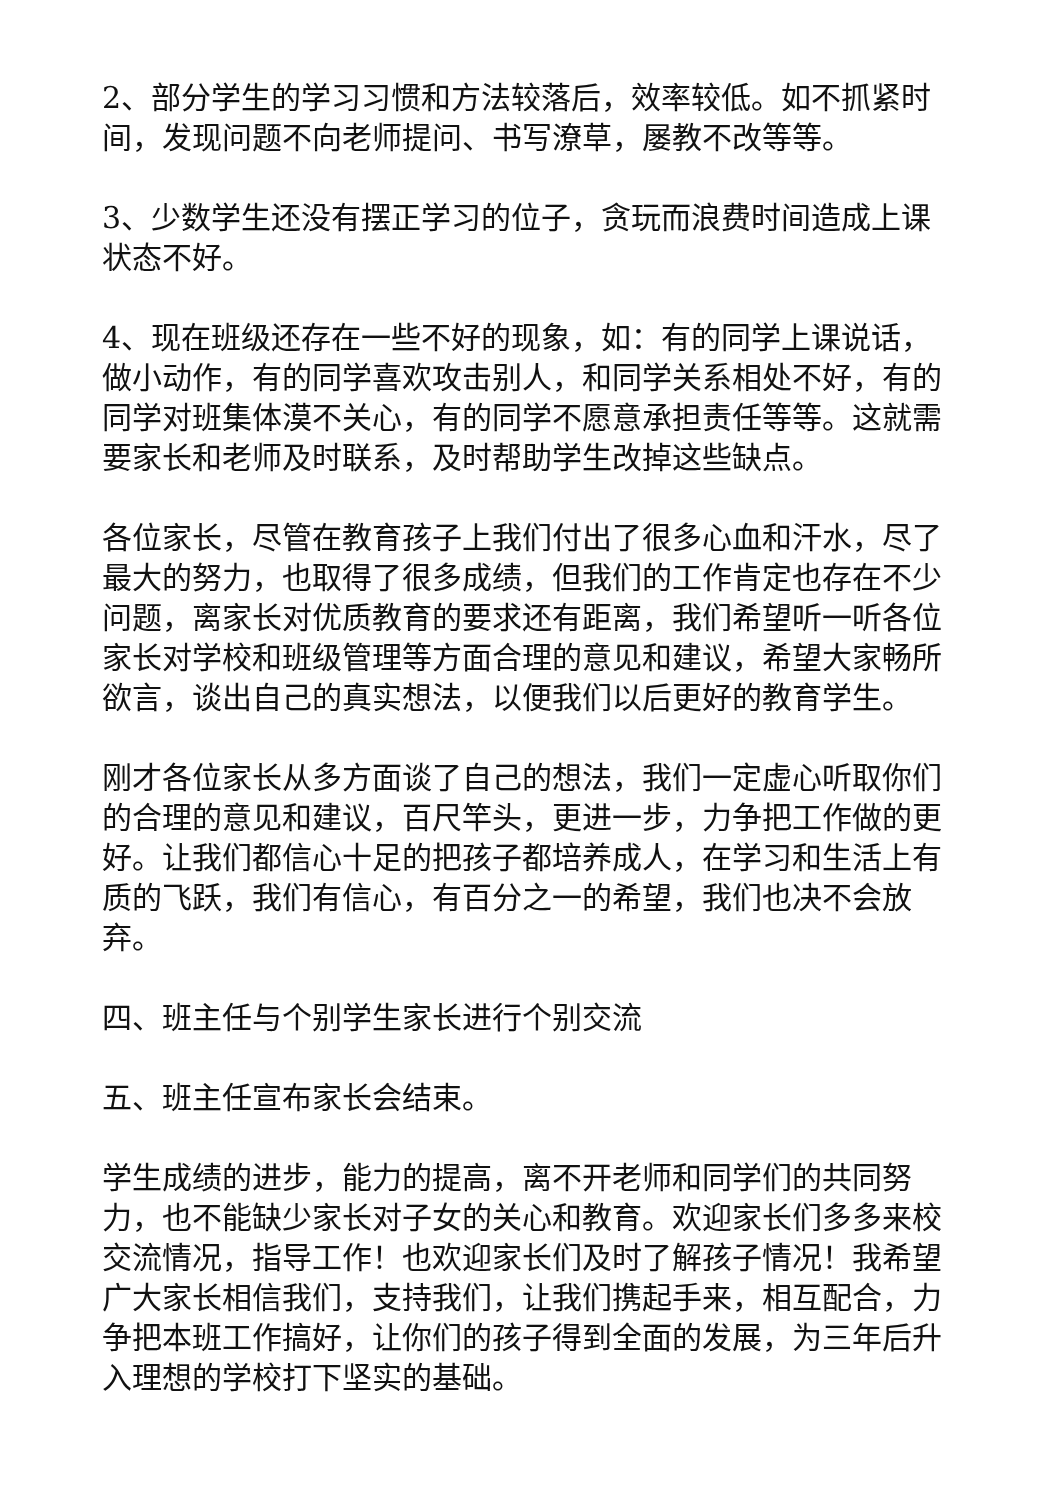2、部分学生的学习习惯和方法较落后，效率较低。如不抓紧时间，发现问题不向老师提问、书写潦草，屡教不改等等。
3、少数学生还没有摆正学习的位子，贪玩而浪费时间造成上课状态不好。
4、现在班级还存在一些不好的现象，如：有的同学上课说话，做小动作，有的同学喜欢攻击别人，和同学关系相处不好，有的同学对班集体漠不关心，有的同学不愿意承担责任等等。这就需要家长和老师及时联系，及时帮助学生改掉这些缺点。
各位家长，尽管在教育孩子上我们付出了很多心血和汗水，尽了最大的努力，也取得了很多成绩，但我们的工作肯定也存在不少问题，离家长对优质教育的要求还有距离，我们希望听一听各位家长对学校和班级管理等方面合理的意见和建议，希望大家畅所欲言，谈出自己的真实想法，以便我们以后更好的教育学生。
刚才各位家长从多方面谈了自己的想法，我们一定虚心听取你们的合理的意见和建议，百尺竿头，更进一步，力争把工作做的更好。让我们都信心十足的把孩子都培养成人，在学习和生活上有质的飞跃，我们有信心，有百分之一的希望，我们也决不会放弃。
四、班主任与个别学生家长进行个别交流
五、班主任宣布家长会结束。
学生成绩的进步，能力的提高，离不开老师和同学们的共同努力，也不能缺少家长对子女的关心和教育。欢迎家长们多多来校交流情况，指导工作！也欢迎家长们及时了解孩子情况！我希望广大家长相信我们，支持我们，让我们携起手来，相互配合，力争把本班工作搞好，让你们的孩子得到全面的发展，为三年后升入理想的学校打下坚实的基础。